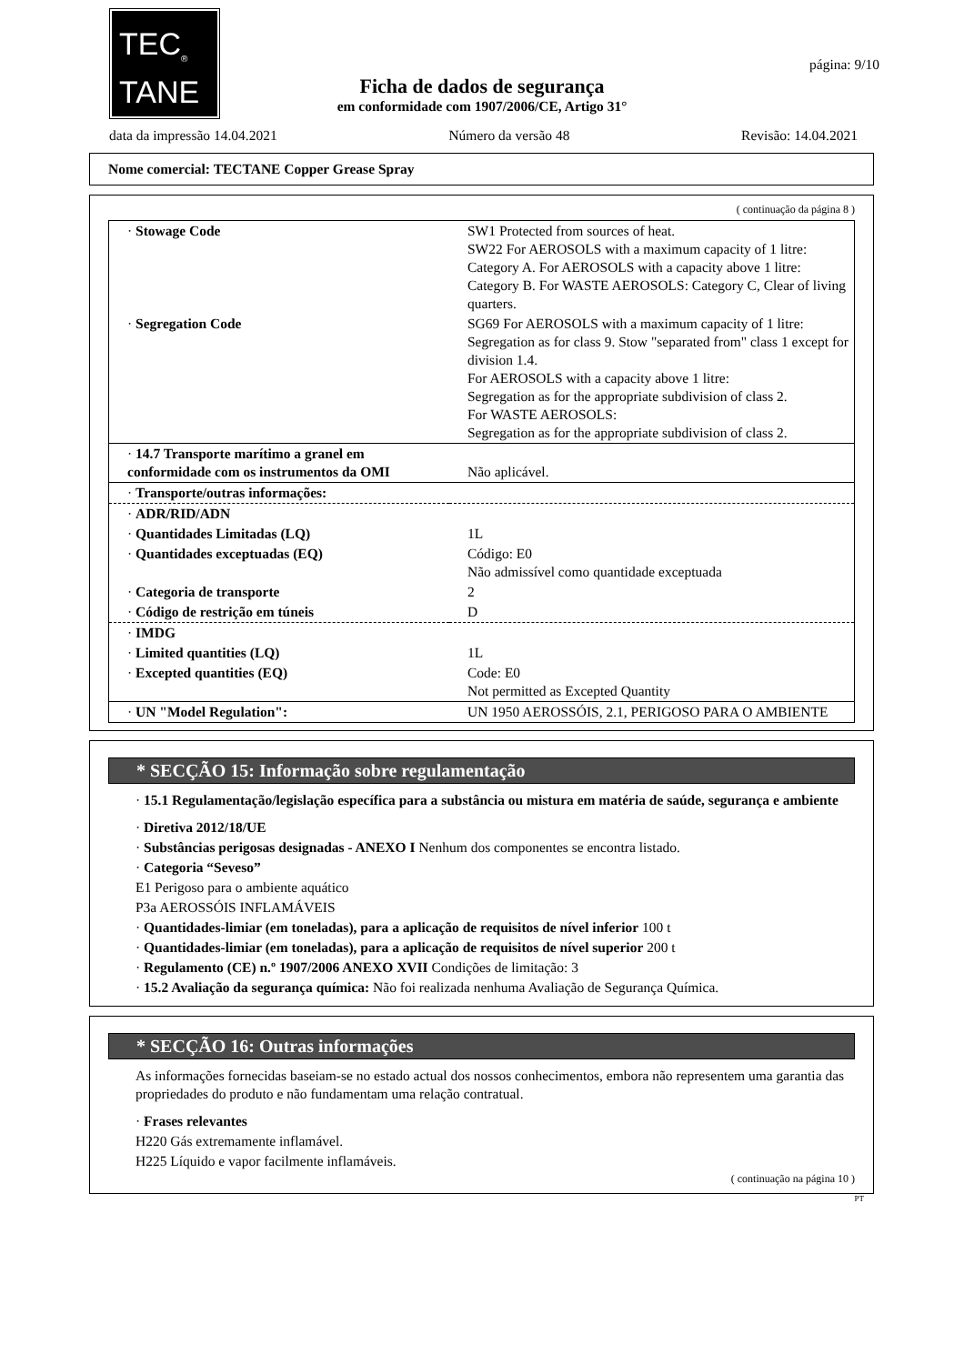TEC<sub>®</sub>
TANE
página: 9/10
Ficha de dados de segurança
em conformidade com 1907/2006/CE, Artigo 31°
data da impressão 14.04.2021 Número da versão 48 Revisão: 14.04.2021
Nome comercial: TECTANE Copper Grease Spray
( continuação da página 8 )
| · Stowage Code | SW1 Protected from sources of heat. SW22 For AEROSOLS with a maximum capacity of 1 litre: Category A. For AEROSOLS with a capacity above 1 litre: Category B. For WASTE AEROSOLS: Category C, Clear of living quarters. |
| · Segregation Code | SG69 For AEROSOLS with a maximum capacity of 1 litre: Segregation as for class 9. Stow "separated from" class 1 except for division 1.4. For AEROSOLS with a capacity above 1 litre: Segregation as for the appropriate subdivision of class 2. For WASTE AEROSOLS: Segregation as for the appropriate subdivision of class 2. |
| · 14.7 Transporte marítimo a granel em conformidade com os instrumentos da OMI | Não aplicável. |
| · Transporte/outras informações: | |
| · ADR/RID/ADN | |
| · Quantidades Limitadas (LQ) | 1L |
| · Quantidades exceptuadas (EQ) | Código: E0 Não admissível como quantidade exceptuada |
| · Categoria de transporte | 2 |
| · Código de restrição em túneis | D |
| · IMDG | |
| · Limited quantities (LQ) | 1L |
| · Excepted quantities (EQ) | Code: E0 Not permitted as Excepted Quantity |
| · UN "Model Regulation": | UN 1950 AEROSSÓIS, 2.1, PERIGOSO PARA O AMBIENTE |
* SECÇÃO 15: Informação sobre regulamentação
· 15.1 Regulamentação/legislação específica para a substância ou mistura em matéria de saúde, segurança e ambiente
· Diretiva 2012/18/UE
· Substâncias perigosas designadas - ANEXO I Nenhum dos componentes se encontra listado.
· Categoria “Seveso”
E1 Perigoso para o ambiente aquático
P3a AEROSSÓIS INFLAMÁVEIS
· Quantidades-limiar (em toneladas), para a aplicação de requisitos de nível inferior 100 t
· Quantidades-limiar (em toneladas), para a aplicação de requisitos de nível superior 200 t
· Regulamento (CE) n.º 1907/2006 ANEXO XVII Condições de limitação: 3
· 15.2 Avaliação da segurança química: Não foi realizada nenhuma Avaliação de Segurança Química.
* SECÇÃO 16: Outras informações
As informações fornecidas baseiam-se no estado actual dos nossos conhecimentos, embora não representem uma garantia das propriedades do produto e não fundamentam uma relação contratual.
· Frases relevantes
H220 Gás extremamente inflamável.
H225 Líquido e vapor facilmente inflamáveis.
( continuação na página 10 )
PT